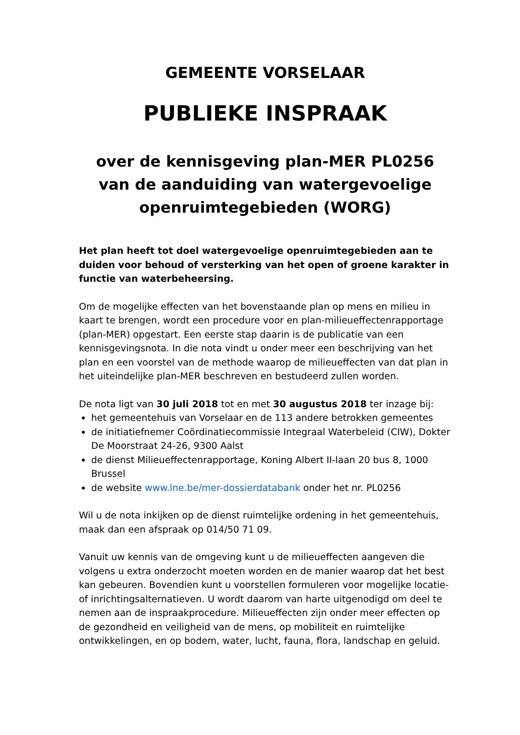GEMEENTE VORSELAAR
PUBLIEKE INSPRAAK
over de kennisgeving plan-MER PL0256
van de aanduiding van watergevoelige openruimtegebieden (WORG)
Het plan heeft tot doel watergevoelige openruimtegebieden aan te duiden voor behoud of versterking van het open of groene karakter in functie van waterbeheersing.
Om de mogelijke effecten van het bovenstaande plan op mens en milieu in kaart te brengen, wordt een procedure voor en plan-milieueffectenrapportage (plan-MER) opgestart. Een eerste stap daarin is de publicatie van een kennisgevingsnota. In die nota vindt u onder meer een beschrijving van het plan en een voorstel van de methode waarop de milieueffecten van dat plan in het uiteindelijke plan-MER beschreven en bestudeerd zullen worden.
De nota ligt van 30 juli 2018 tot en met 30 augustus 2018 ter inzage bij:
het gemeentehuis van Vorselaar en de 113 andere betrokken gemeentes
de initiatiefnemer Coördinatiecommissie Integraal Waterbeleid (CIW), Dokter De Moorstraat 24-26, 9300 Aalst
de dienst Milieueffectenrapportage, Koning Albert II-laan 20 bus 8, 1000 Brussel
de website www.lne.be/mer-dossierdatabank onder het nr. PL0256
Wil u de nota inkijken op de dienst ruimtelijke ordening in het gemeentehuis, maak dan een afspraak op 014/50 71 09.
Vanuit uw kennis van de omgeving kunt u de milieueffecten aangeven die volgens u extra onderzocht moeten worden en de manier waarop dat het best kan gebeuren. Bovendien kunt u voorstellen formuleren voor mogelijke locatie- of inrichtingsalternatieven. U wordt daarom van harte uitgenodigd om deel te nemen aan de inspraakprocedure. Milieueffecten zijn onder meer effecten op de gezondheid en veiligheid van de mens, op mobiliteit en ruimtelijke ontwikkelingen, en op bodem, water, lucht, fauna, flora, landschap en geluid.